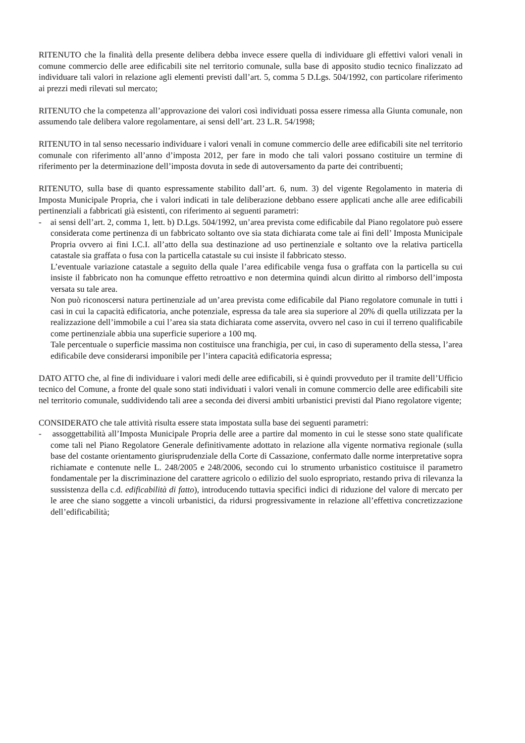RITENUTO che la finalità della presente delibera debba invece essere quella di individuare gli effettivi valori venali in comune commercio delle aree edificabili site nel territorio comunale, sulla base di apposito studio tecnico finalizzato ad individuare tali valori in relazione agli elementi previsti dall’art. 5, comma 5 D.Lgs. 504/1992, con particolare riferimento ai prezzi medi rilevati sul mercato;
RITENUTO che la competenza all’approvazione dei valori così individuati possa essere rimessa alla Giunta comunale, non assumendo tale delibera valore regolamentare, ai sensi dell’art. 23 L.R. 54/1998;
RITENUTO in tal senso necessario individuare i valori venali in comune commercio delle aree edificabili site nel territorio comunale con riferimento all’anno d’imposta 2012, per fare in modo che tali valori possano costituire un termine di riferimento per la determinazione dell’imposta dovuta in sede di autoversamento da parte dei contribuenti;
RITENUTO, sulla base di quanto espressamente stabilito dall’art. 6, num. 3) del vigente Regolamento in materia di Imposta Municipale Propria, che i valori indicati in tale deliberazione debbano essere applicati anche alle aree edificabili pertinenziali a fabbricati già esistenti, con riferimento ai seguenti parametri:
- ai sensi dell’art. 2, comma 1, lett. b) D.Lgs. 504/1992, un’area prevista come edificabile dal Piano regolatore può essere considerata come pertinenza di un fabbricato soltanto ove sia stata dichiarata come tale ai fini dell’ Imposta Municipale Propria ovvero ai fini I.C.I. all’atto della sua destinazione ad uso pertinenziale e soltanto ove la relativa particella catastale sia graffata o fusa con la particella catastale su cui insiste il fabbricato stesso.
L’eventuale variazione catastale a seguito della quale l’area edificabile venga fusa o graffata con la particella su cui insiste il fabbricato non ha comunque effetto retroattivo e non determina quindi alcun diritto al rimborso dell’imposta versata su tale area.
Non può riconoscersi natura pertinenziale ad un’area prevista come edificabile dal Piano regolatore comunale in tutti i casi in cui la capacità edificatoria, anche potenziale, espressa da tale area sia superiore al 20% di quella utilizzata per la realizzazione dell’immobile a cui l’area sia stata dichiarata come asservita, ovvero nel caso in cui il terreno qualificabile come pertinenziale abbia una superficie superiore a 100 mq.
Tale percentuale o superficie massima non costituisce una franchigia, per cui, in caso di superamento della stessa, l’area edificabile deve considerarsi imponibile per l’intera capacità edificatoria espressa;
DATO ATTO che, al fine di individuare i valori medi delle aree edificabili, si è quindi provveduto per il tramite dell’Ufficio tecnico del Comune, a fronte del quale sono stati individuati i valori venali in comune commercio delle aree edificabili site nel territorio comunale, suddividendo tali aree a seconda dei diversi ambiti urbanistici previsti dal Piano regolatore vigente;
CONSIDERATO che tale attività risulta essere stata impostata sulla base dei seguenti parametri:
- assoggettabilità all’Imposta Municipale Propria delle aree a partire dal momento in cui le stesse sono state qualificate come tali nel Piano Regolatore Generale definitivamente adottato in relazione alla vigente normativa regionale (sulla base del costante orientamento giurisprudenziale della Corte di Cassazione, confermato dalle norme interpretative sopra richiamate e contenute nelle L. 248/2005 e 248/2006, secondo cui lo strumento urbanistico costituisce il parametro fondamentale per la discriminazione del carattere agricolo o edilizio del suolo espropriato, restando priva di rilevanza la sussistenza della c.d. edificabilità di fatto), introducendo tuttavia specifici indici di riduzione del valore di mercato per le aree che siano soggette a vincoli urbanistici, da ridursi progressivamente in relazione all’effettiva concretizzazione dell’edificabilità;